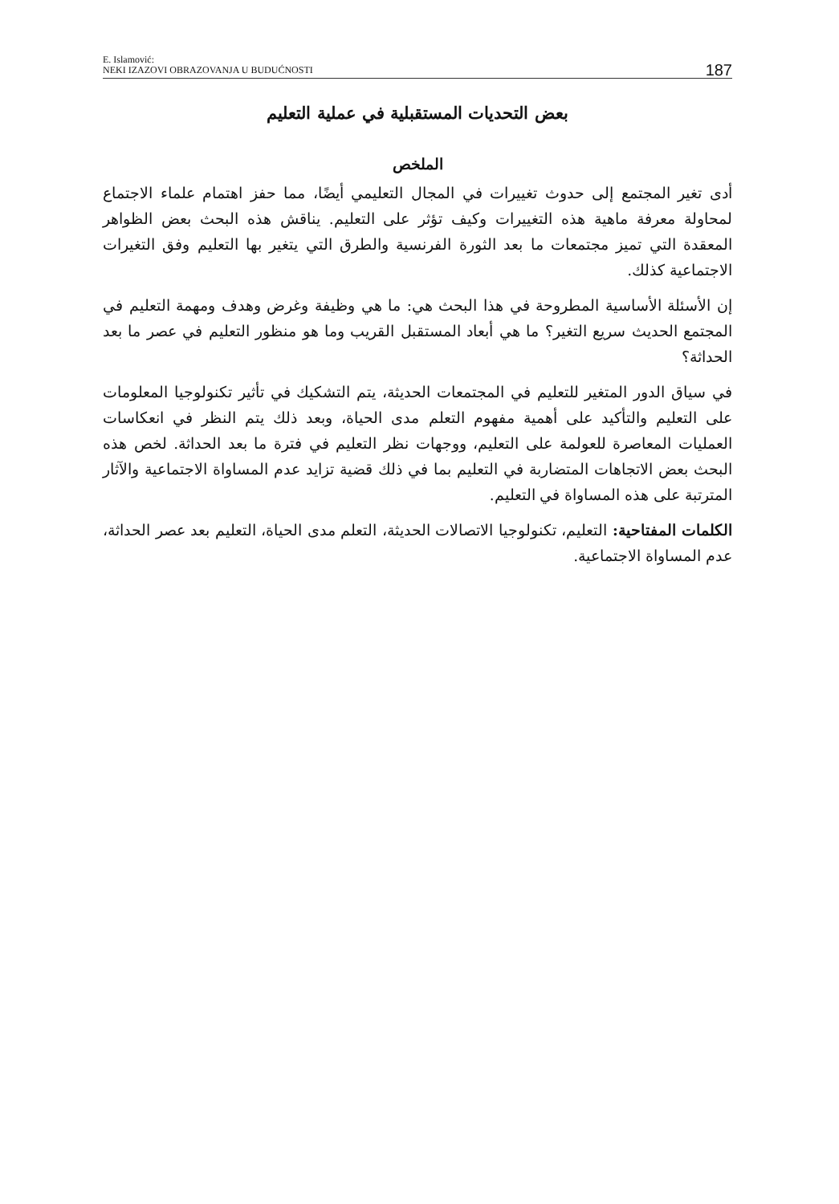E. Islamović:
NEKI IZAZOVI OBRAZOVANJA U BUDUĆNOSTI
187
بعض التحديات المستقبلية في عملية التعليم
الملخص
أدى تغير المجتمع إلى حدوث تغييرات في المجال التعليمي أيضًا، مما حفز اهتمام علماء الاجتماع لمحاولة معرفة ماهية هذه التغييرات وكيف تؤثر على التعليم. يناقش هذه البحث بعض الظواهر المعقدة التي تميز مجتمعات ما بعد الثورة الفرنسية والطرق التي يتغير بها التعليم وفق التغيرات الاجتماعية كذلك.
إن الأسئلة الأساسية المطروحة في هذا البحث هي: ما هي وظيفة وغرض وهدف ومهمة التعليم في المجتمع الحديث سريع التغير؟ ما هي أبعاد المستقبل القريب وما هو منظور التعليم في عصر ما بعد الحداثة؟
في سياق الدور المتغير للتعليم في المجتمعات الحديثة، يتم التشكيك في تأثير تكنولوجيا المعلومات على التعليم والتأكيد على أهمية مفهوم التعلم مدى الحياة، وبعد ذلك يتم النظر في انعكاسات العمليات المعاصرة للعولمة على التعليم، ووجهات نظر التعليم في فترة ما بعد الحداثة. لخص هذه البحث بعض الاتجاهات المتضاربة في التعليم بما في ذلك قضية تزايد عدم المساواة الاجتماعية والآثار المترتبة على هذه المساواة في التعليم.
الكلمات المفتاحية: التعليم، تكنولوجيا الاتصالات الحديثة، التعلم مدى الحياة، التعليم بعد عصر الحداثة، عدم المساواة الاجتماعية.